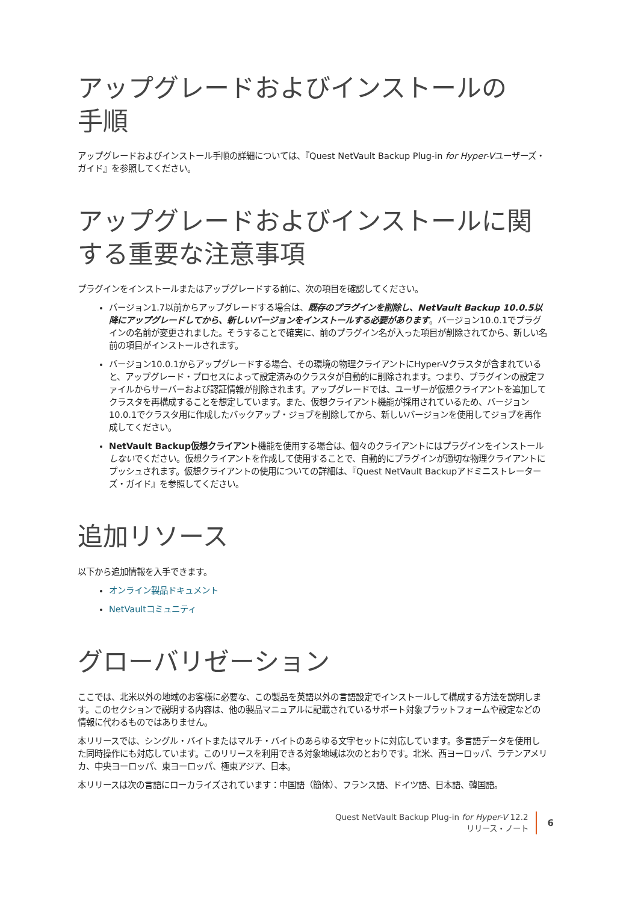アップグレードおよびインストールの
手順
アップグレードおよびインストール手順の詳細については、『Quest NetVault Backup Plug-in for Hyper-Vユーザーズ・ガイド』を参照してください。
アップグレードおよびインストールに関する重要な注意事項
プラグインをインストールまたはアップグレードする前に、次の項目を確認してください。
バージョン1.7以前からアップグレードする場合は、既存のプラグインを削除し、NetVault Backup 10.0.5以降にアップグレードしてから、新しいバージョンをインストールする必要があります。バージョン10.0.1でプラグインの名前が変更されました。そうすることで確実に、前のプラグイン名が入った項目が削除されてから、新しい名前の項目がインストールされます。
バージョン10.0.1からアップグレードする場合、その環境の物理クライアントにHyper-Vクラスタが含まれていると、アップグレード・プロセスによって設定済みのクラスタが自動的に削除されます。つまり、プラグインの設定ファイルからサーバーおよび認証情報が削除されます。アップグレードでは、ユーザーが仮想クライアントを追加してクラスタを再構成することを想定しています。また、仮想クライアント機能が採用されているため、バージョン10.0.1でクラスタ用に作成したバックアップ・ジョブを削除してから、新しいバージョンを使用してジョブを再作成してください。
NetVault Backup仮想クライアント機能を使用する場合は、個々のクライアントにはプラグインをインストールしないでください。仮想クライアントを作成して使用することで、自動的にプラグインが適切な物理クライアントにプッシュされます。仮想クライアントの使用についての詳細は、『Quest NetVault Backupアドミニストレーターズ・ガイド』を参照してください。
追加リソース
以下から追加情報を入手できます。
オンライン製品ドキュメント
NetVaultコミュニティ
グローバリゼーション
ここでは、北米以外の地域のお客様に必要な、この製品を英語以外の言語設定でインストールして構成する方法を説明します。このセクションで説明する内容は、他の製品マニュアルに記載されているサポート対象プラットフォームや設定などの情報に代わるものではありません。
本リリースでは、シングル・バイトまたはマルチ・バイトのあらゆる文字セットに対応しています。多言語データを使用した同時操作にも対応しています。このリリースを利用できる対象地域は次のとおりです。北米、西ヨーロッパ、ラテンアメリカ、中央ヨーロッパ、東ヨーロッパ、極東アジア、日本。
本リリースは次の言語にローカライズされています：中国語（簡体）、フランス語、ドイツ語、日本語、韓国語。
Quest NetVault Backup Plug-in for Hyper-V 12.2
リリース・ノート
6